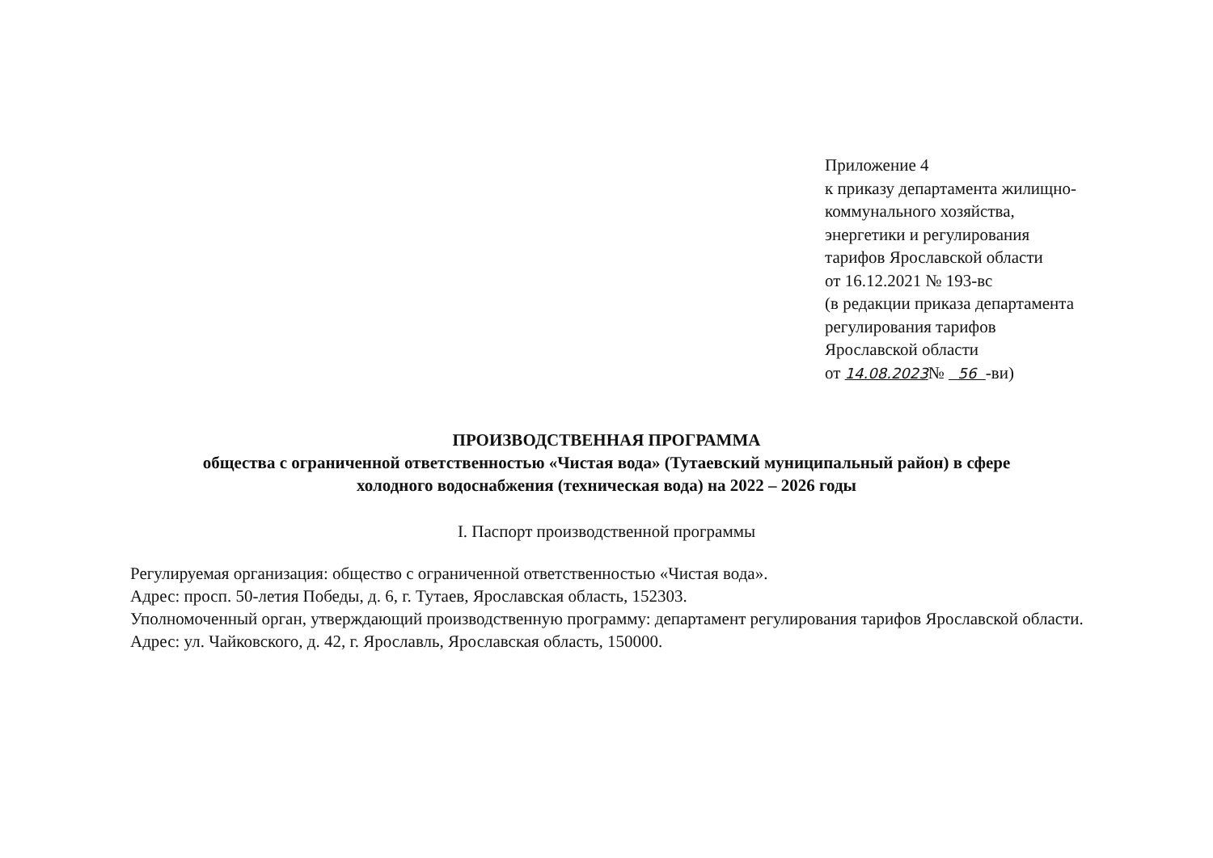Приложение 4
к приказу департамента жилищно-
коммунального хозяйства,
энергетики и регулирования
тарифов Ярославской области
от 16.12.2021 № 193-вс
(в редакции приказа департамента
регулирования тарифов
Ярославской области
от 14.08.2023№ 56 -ви)
ПРОИЗВОДСТВЕННАЯ ПРОГРАММА
общества с ограниченной ответственностью «Чистая вода» (Тутаевский муниципальный район) в сфере
холодного водоснабжения (техническая вода) на 2022 – 2026 годы
I. Паспорт производственной программы
Регулируемая организация: общество с ограниченной ответственностью «Чистая вода».
Адрес: просп. 50-летия Победы, д. 6, г. Тутаев, Ярославская область, 152303.
Уполномоченный орган, утверждающий производственную программу: департамент регулирования тарифов Ярославской области.
Адрес: ул. Чайковского, д. 42, г. Ярославль, Ярославская область, 150000.